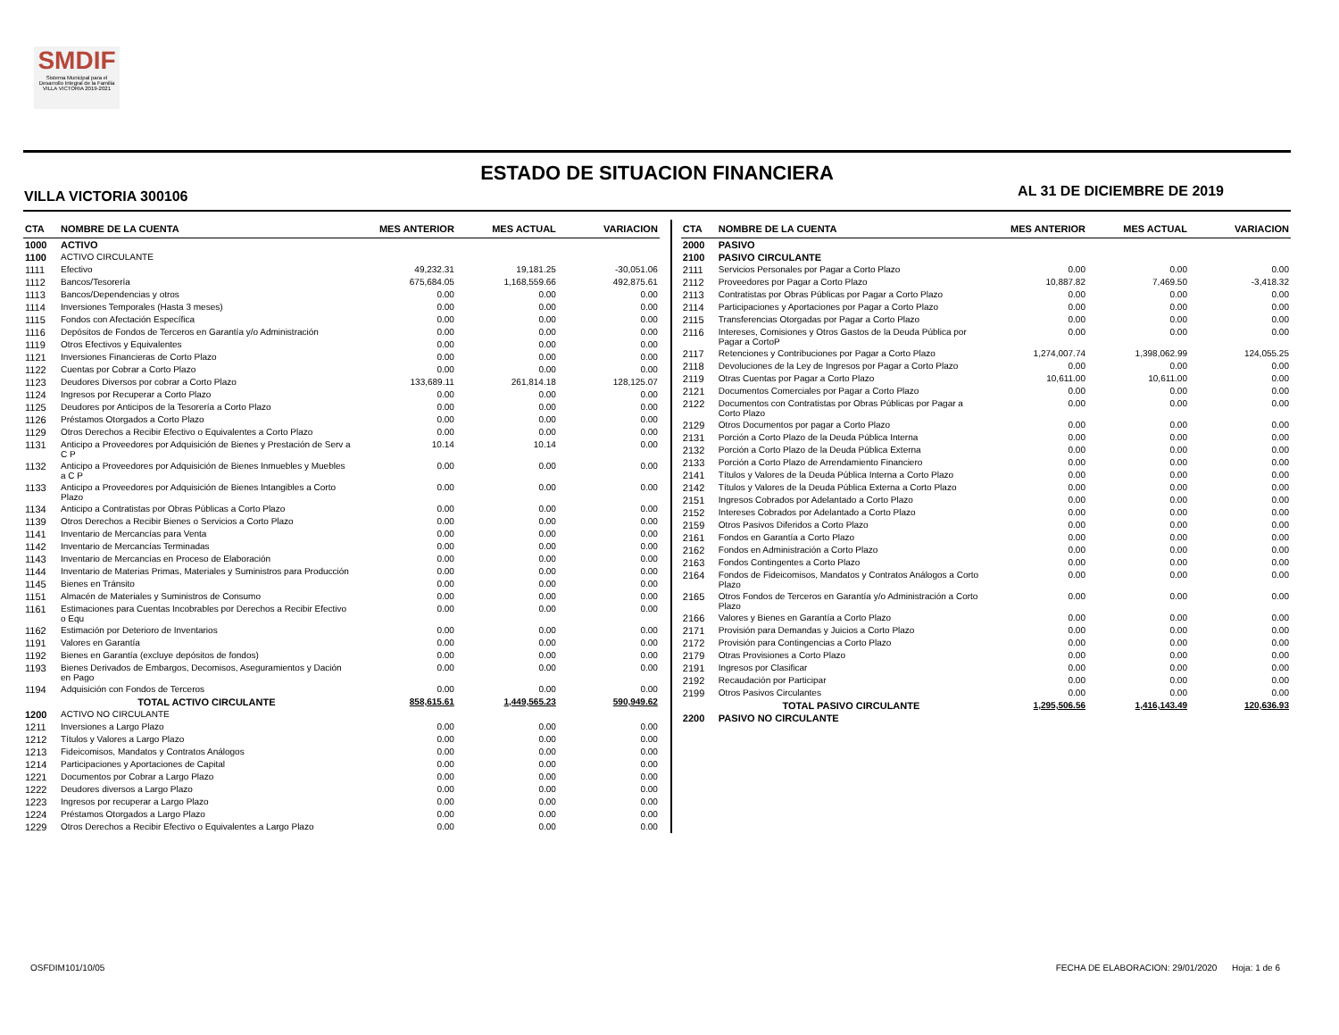SMDIF
Sistema Municipal para el Desarrollo Integral de la Familia VILLA VICTORIA 2019-2021
ESTADO DE SITUACION FINANCIERA
VILLA VICTORIA 300106 AL 31 DE DICIEMBRE DE 2019
| CTA | NOMBRE DE LA CUENTA | MES ANTERIOR | MES ACTUAL | VARIACION |
| --- | --- | --- | --- | --- |
| 1000 | ACTIVO | | | |
| 1100 | ACTIVO CIRCULANTE | | | |
| 1111 | Efectivo | 49,232.31 | 19,181.25 | -30,051.06 |
| 1112 | Bancos/Tesorería | 675,684.05 | 1,168,559.66 | 492,875.61 |
| 1113 | Bancos/Dependencias y otros | 0.00 | 0.00 | 0.00 |
| 1114 | Inversiones Temporales (Hasta 3 meses) | 0.00 | 0.00 | 0.00 |
| 1115 | Fondos con Afectación Específica | 0.00 | 0.00 | 0.00 |
| 1116 | Depósitos de Fondos de Terceros en Garantía y/o Administración | 0.00 | 0.00 | 0.00 |
| 1119 | Otros Efectivos y Equivalentes | 0.00 | 0.00 | 0.00 |
| 1121 | Inversiones Financieras de Corto Plazo | 0.00 | 0.00 | 0.00 |
| 1122 | Cuentas por Cobrar a Corto Plazo | 0.00 | 0.00 | 0.00 |
| 1123 | Deudores Diversos por cobrar a Corto Plazo | 133,689.11 | 261,814.18 | 128,125.07 |
| 1124 | Ingresos por Recuperar a Corto Plazo | 0.00 | 0.00 | 0.00 |
| 1125 | Deudores por Anticipos de la Tesorería a Corto Plazo | 0.00 | 0.00 | 0.00 |
| 1126 | Préstamos Otorgados a Corto Plazo | 0.00 | 0.00 | 0.00 |
| 1129 | Otros Derechos a Recibir Efectivo o Equivalentes a Corto Plazo | 0.00 | 0.00 | 0.00 |
| 1131 | Anticipo a Proveedores por Adquisición de Bienes y Prestación de Serv a C P | 10.14 | 10.14 | 0.00 |
| 1132 | Anticipo a Proveedores por Adquisición de Bienes Inmuebles y Muebles a C P | 0.00 | 0.00 | 0.00 |
| 1133 | Anticipo a Proveedores por Adquisición de Bienes Intangibles a Corto Plazo | 0.00 | 0.00 | 0.00 |
| 1134 | Anticipo a Contratistas por Obras Públicas a Corto Plazo | 0.00 | 0.00 | 0.00 |
| 1139 | Otros Derechos a Recibir Bienes o Servicios a Corto Plazo | 0.00 | 0.00 | 0.00 |
| 1141 | Inventario de Mercancías para Venta | 0.00 | 0.00 | 0.00 |
| 1142 | Inventario de Mercancías Terminadas | 0.00 | 0.00 | 0.00 |
| 1143 | Inventario de Mercancías en Proceso de Elaboración | 0.00 | 0.00 | 0.00 |
| 1144 | Inventario de Materias Primas, Materiales y Suministros para Producción | 0.00 | 0.00 | 0.00 |
| 1145 | Bienes en Tránsito | 0.00 | 0.00 | 0.00 |
| 1151 | Almacén de Materiales y Suministros de Consumo | 0.00 | 0.00 | 0.00 |
| 1161 | Estimaciones para Cuentas Incobrables por Derechos a Recibir Efectivo o Equ | 0.00 | 0.00 | 0.00 |
| 1162 | Estimación por Deterioro de Inventarios | 0.00 | 0.00 | 0.00 |
| 1191 | Valores en Garantía | 0.00 | 0.00 | 0.00 |
| 1192 | Bienes en Garantía (excluye depósitos de fondos) | 0.00 | 0.00 | 0.00 |
| 1193 | Bienes Derivados de Embargos, Decomisos, Aseguramientos y Dación en Pago | 0.00 | 0.00 | 0.00 |
| 1194 | Adquisición con Fondos de Terceros | 0.00 | 0.00 | 0.00 |
| | TOTAL ACTIVO CIRCULANTE | 858,615.61 | 1,449,565.23 | 590,949.62 |
| 1200 | ACTIVO NO CIRCULANTE | | | |
| 1211 | Inversiones a Largo Plazo | 0.00 | 0.00 | 0.00 |
| 1212 | Títulos y Valores a Largo Plazo | 0.00 | 0.00 | 0.00 |
| 1213 | Fideicomisos, Mandatos y Contratos Análogos | 0.00 | 0.00 | 0.00 |
| 1214 | Participaciones y Aportaciones de Capital | 0.00 | 0.00 | 0.00 |
| 1221 | Documentos por Cobrar a Largo Plazo | 0.00 | 0.00 | 0.00 |
| 1222 | Deudores diversos a Largo Plazo | 0.00 | 0.00 | 0.00 |
| 1223 | Ingresos por recuperar a Largo Plazo | 0.00 | 0.00 | 0.00 |
| 1224 | Préstamos Otorgados a Largo Plazo | 0.00 | 0.00 | 0.00 |
| 1229 | Otros Derechos a Recibir Efectivo o Equivalentes a Largo Plazo | 0.00 | 0.00 | 0.00 |
| CTA | NOMBRE DE LA CUENTA | MES ANTERIOR | MES ACTUAL | VARIACION |
| --- | --- | --- | --- | --- |
| 2000 | PASIVO | | | |
| 2100 | PASIVO CIRCULANTE | | | |
| 2111 | Servicios Personales por Pagar a Corto Plazo | 0.00 | 0.00 | 0.00 |
| 2112 | Proveedores por Pagar a Corto Plazo | 10,887.82 | 7,469.50 | -3,418.32 |
| 2113 | Contratistas por Obras Públicas por Pagar a Corto Plazo | 0.00 | 0.00 | 0.00 |
| 2114 | Participaciones y Aportaciones por Pagar a Corto Plazo | 0.00 | 0.00 | 0.00 |
| 2115 | Transferencias Otorgadas por Pagar a Corto Plazo | 0.00 | 0.00 | 0.00 |
| 2116 | Intereses, Comisiones y Otros Gastos de la Deuda Pública por Pagar a CortoP | 0.00 | 0.00 | 0.00 |
| 2117 | Retenciones y Contribuciones por Pagar a Corto Plazo | 1,274,007.74 | 1,398,062.99 | 124,055.25 |
| 2118 | Devoluciones de la Ley de Ingresos por Pagar a Corto Plazo | 0.00 | 0.00 | 0.00 |
| 2119 | Otras Cuentas por Pagar a Corto Plazo | 10,611.00 | 10,611.00 | 0.00 |
| 2121 | Documentos Comerciales por Pagar a Corto Plazo | 0.00 | 0.00 | 0.00 |
| 2122 | Documentos con Contratistas por Obras Públicas por Pagar a Corto Plazo | 0.00 | 0.00 | 0.00 |
| 2129 | Otros Documentos por pagar a Corto Plazo | 0.00 | 0.00 | 0.00 |
| 2131 | Porción a Corto Plazo de la Deuda Pública Interna | 0.00 | 0.00 | 0.00 |
| 2132 | Porción a Corto Plazo de la Deuda Pública Externa | 0.00 | 0.00 | 0.00 |
| 2133 | Porción a Corto Plazo de Arrendamiento Financiero | 0.00 | 0.00 | 0.00 |
| 2141 | Títulos y Valores de la Deuda Pública Interna a Corto Plazo | 0.00 | 0.00 | 0.00 |
| 2142 | Títulos y Valores de la Deuda Pública Externa a Corto Plazo | 0.00 | 0.00 | 0.00 |
| 2151 | Ingresos Cobrados por Adelantado a Corto Plazo | 0.00 | 0.00 | 0.00 |
| 2152 | Intereses Cobrados por Adelantado a Corto Plazo | 0.00 | 0.00 | 0.00 |
| 2159 | Otros Pasivos Diferidos a Corto Plazo | 0.00 | 0.00 | 0.00 |
| 2161 | Fondos en Garantía a Corto Plazo | 0.00 | 0.00 | 0.00 |
| 2162 | Fondos en Administración a Corto Plazo | 0.00 | 0.00 | 0.00 |
| 2163 | Fondos Contingentes a Corto Plazo | 0.00 | 0.00 | 0.00 |
| 2164 | Fondos de Fideicomisos, Mandatos y Contratos Análogos a Corto Plazo | 0.00 | 0.00 | 0.00 |
| 2165 | Otros Fondos de Terceros en Garantía y/o Administración a Corto Plazo | 0.00 | 0.00 | 0.00 |
| 2166 | Valores y Bienes en Garantía a Corto Plazo | 0.00 | 0.00 | 0.00 |
| 2171 | Provisión para Demandas y Juicios a Corto Plazo | 0.00 | 0.00 | 0.00 |
| 2172 | Provisión para Contingencias a Corto Plazo | 0.00 | 0.00 | 0.00 |
| 2179 | Otras Provisiones a Corto Plazo | 0.00 | 0.00 | 0.00 |
| 2191 | Ingresos por Clasificar | 0.00 | 0.00 | 0.00 |
| 2192 | Recaudación por Participar | 0.00 | 0.00 | 0.00 |
| 2199 | Otros Pasivos Circulantes | 0.00 | 0.00 | 0.00 |
| | TOTAL PASIVO CIRCULANTE | 1,295,506.56 | 1,416,143.49 | 120,636.93 |
| 2200 | PASIVO NO CIRCULANTE | | | |
OSFDIM101/10/05 FECHA DE ELABORACION: 29/01/2020 Hoja: 1 de 6